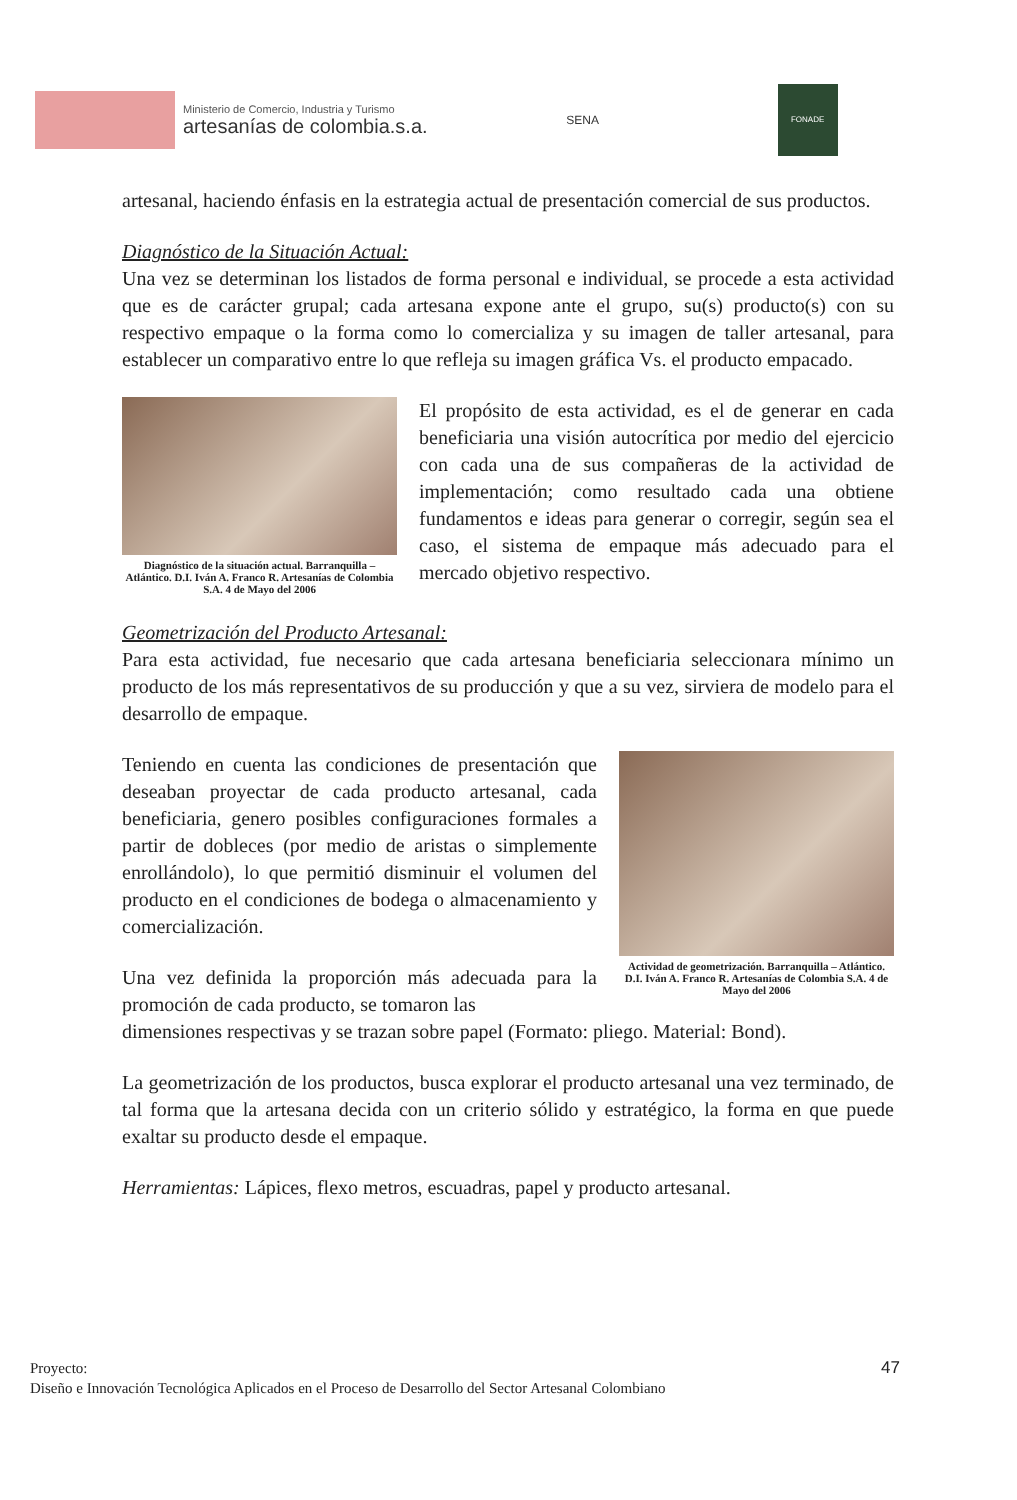Ministerio de Comercio, Industria y Turismo
artesanías de colombia.s.a.
SENA
FONADE
artesanal, haciendo énfasis en la estrategia actual de presentación comercial de sus productos.
Diagnóstico de la Situación Actual:
Una vez se determinan los listados de forma personal e individual, se procede a esta actividad que es de carácter grupal; cada artesana expone ante el grupo, su(s) producto(s) con su respectivo empaque o la forma como lo comercializa y su imagen de taller artesanal, para establecer un comparativo entre lo que refleja su imagen gráfica Vs. el producto empacado.
Diagnóstico de la situación actual. Barranquilla – Atlántico. D.I. Iván A. Franco R. Artesanías de Colombia S.A. 4 de Mayo del 2006
El propósito de esta actividad, es el de generar en cada beneficiaria una visión autocrítica por medio del ejercicio con cada una de sus compañeras de la actividad de implementación; como resultado cada una obtiene fundamentos e ideas para generar o corregir, según sea el caso, el sistema de empaque más adecuado para el mercado objetivo respectivo.
Geometrización del Producto Artesanal:
Para esta actividad, fue necesario que cada artesana beneficiaria seleccionara mínimo un producto de los más representativos de su producción y que a su vez, sirviera de modelo para el desarrollo de empaque.
Teniendo en cuenta las condiciones de presentación que deseaban proyectar de cada producto artesanal, cada beneficiaria, genero posibles configuraciones formales a partir de dobleces (por medio de aristas o simplemente enrollándolo), lo que permitió disminuir el volumen del producto en el condiciones de bodega o almacenamiento y comercialización.
Una vez definida la proporción más adecuada para la promoción de cada producto, se tomaron las
Actividad de geometrización. Barranquilla – Atlántico. D.I. Iván A. Franco R. Artesanías de Colombia S.A. 4 de Mayo del 2006
dimensiones respectivas y se trazan sobre papel (Formato: pliego. Material: Bond).
La geometrización de los productos, busca explorar el producto artesanal una vez terminado, de tal forma que la artesana decida con un criterio sólido y estratégico, la forma en que puede exaltar su producto desde el empaque.
Herramientas: Lápices, flexo metros, escuadras, papel y producto artesanal.
Proyecto:
Diseño e Innovación Tecnológica Aplicados en el Proceso de Desarrollo del Sector Artesanal Colombiano
47